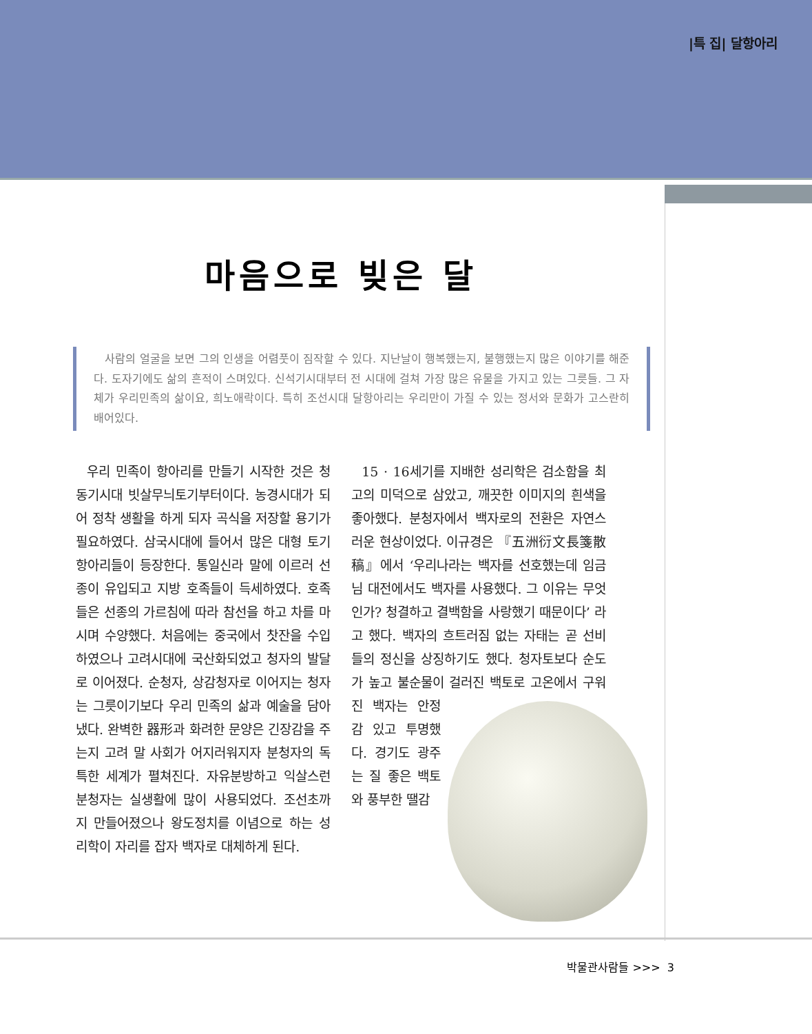|특 집| 달항아리
마음으로 빚은 달
사람의 얼굴을 보면 그의 인생을 어렴풋이 짐작할 수 있다. 지난날이 행복했는지, 불행했는지 많은 이야기를 해준다. 도자기에도 삶의 흔적이 스며있다. 신석기시대부터 전 시대에 걸쳐 가장 많은 유물을 가지고 있는 그릇들. 그 자체가 우리민족의 삶이요, 희노애락이다. 특히 조선시대 달항아리는 우리만이 가질 수 있는 정서와 문화가 고스란히 배어있다.
우리 민족이 항아리를 만들기 시작한 것은 청동기시대 빗살무늬토기부터이다. 농경시대가 되어 정착 생활을 하게 되자 곡식을 저장할 용기가 필요하였다. 삼국시대에 들어서 많은 대형 토기 항아리들이 등장한다. 통일신라 말에 이르러 선종이 유입되고 지방 호족들이 득세하였다. 호족들은 선종의 가르침에 따라 참선을 하고 차를 마시며 수양했다. 처음에는 중국에서 찻잔을 수입하였으나 고려시대에 국산화되었고 청자의 발달로 이어졌다. 순청자, 상감청자로 이어지는 청자는 그릇이기보다 우리 민족의 삶과 예술을 담아냈다. 완벽한 器形과 화려한 문양은 긴장감을 주는지 고려 말 사회가 어지러워지자 분청자의 독특한 세계가 펼쳐진다. 자유분방하고 익살스런 분청자는 실생활에 많이 사용되었다. 조선초까지 만들어졌으나 왕도정치를 이념으로 하는 성리학이 자리를 잡자 백자로 대체하게 된다.
15 · 16세기를 지배한 성리학은 검소함을 최고의 미덕으로 삼았고, 깨끗한 이미지의 흰색을 좋아했다. 분청자에서 백자로의 전환은 자연스러운 현상이었다. 이규경은 『五洲衍文長箋散稿』에서 ‘우리나라는 백자를 선호했는데 임금님 대전에서도 백자를 사용했다. 그 이유는 무엇인가? 청결하고 결백함을 사랑했기 때문이다’ 라고 했다. 백자의 흐트러짐 없는 자태는 곧 선비들의 정신을 상징하기도 했다. 청자토보다 순도가 높고 불순물이 걸러진 백토로 고온에서 구워진 백자는 안정감 있고 투명했다. 경기도 광주는 질 좋은 백토와 풍부한 땔감
박물관사람들 >>> 3